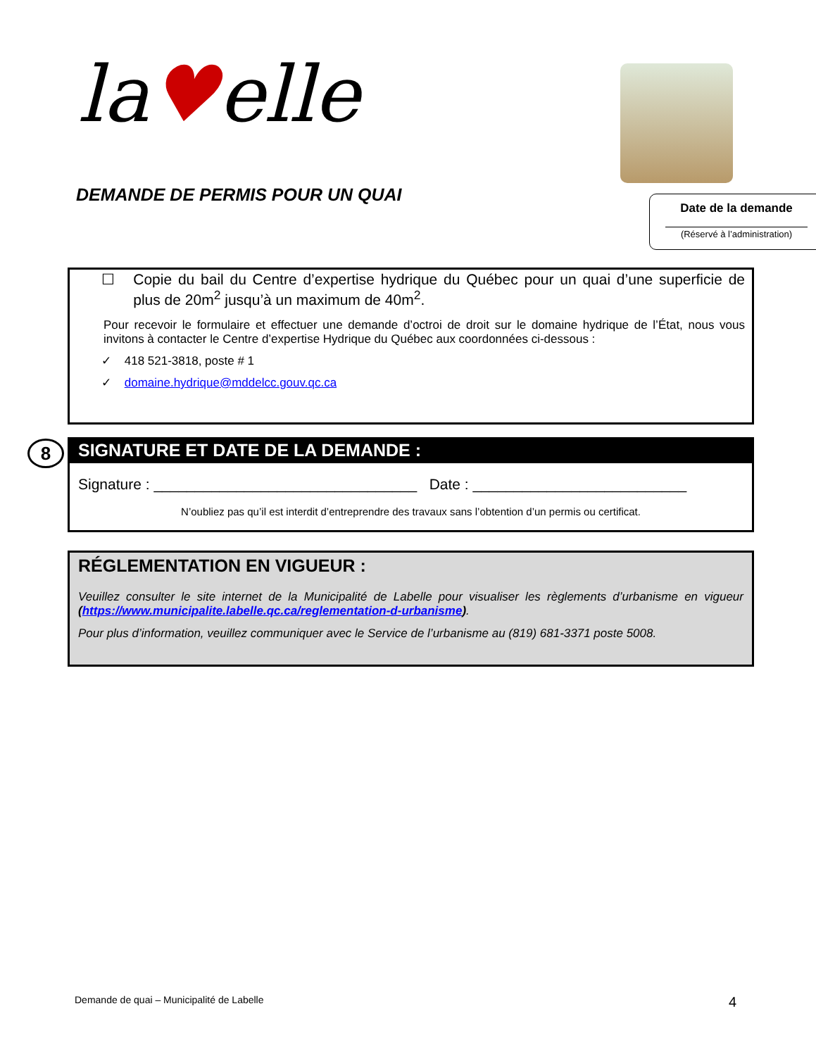la♥elle
DEMANDE DE PERMIS POUR UN QUAI
Date de la demande
(Réservé à l’administration)
☐ Copie du bail du Centre d’expertise hydrique du Québec pour un quai d’une superficie de plus de 20m<sup>2</sup> jusqu’à un maximum de 40m<sup>2</sup>.
Pour recevoir le formulaire et effectuer une demande d’octroi de droit sur le domaine hydrique de l’État, nous vous invitons à contacter le Centre d’expertise Hydrique du Québec aux coordonnées ci-dessous :
✓ 418 521-3818, poste # 1
✓ domaine.hydrique@mddelcc.gouv.qc.ca
8
SIGNATURE ET DATE DE LA DEMANDE :
Signature : ________________________________ Date : __________________________
N’oubliez pas qu’il est interdit d’entreprendre des travaux sans l’obtention d’un permis ou certificat.
RÉGLEMENTATION EN VIGUEUR :
Veuillez consulter le site internet de la Municipalité de Labelle pour visualiser les règlements d’urbanisme en vigueur (https://www.municipalite.labelle.qc.ca/reglementation-d-urbanisme).
Pour plus d’information, veuillez communiquer avec le Service de l’urbanisme au (819) 681-3371 poste 5008.
Demande de quai – Municipalité de Labelle 4